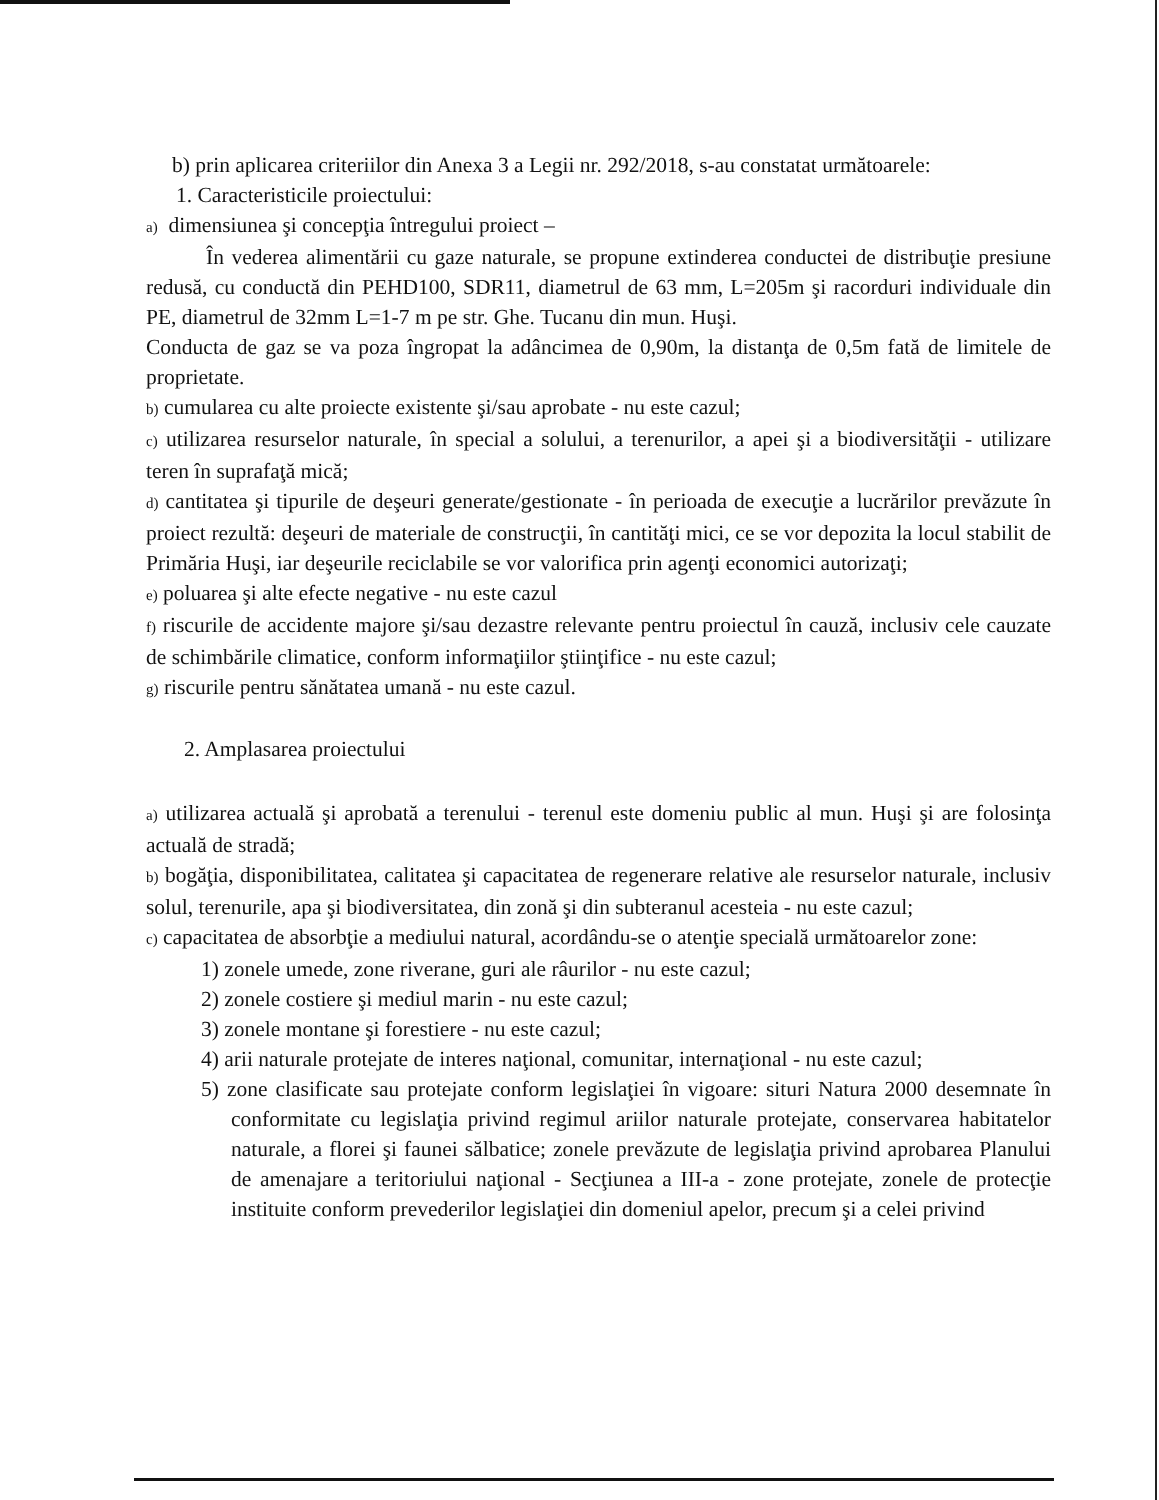b) prin aplicarea criteriilor din Anexa 3 a Legii nr. 292/2018, s-au constatat următoarele:
1. Caracteristicile proiectului:
a) dimensiunea şi concepţia întregului proiect –
În vederea alimentării cu gaze naturale, se propune extinderea conductei de distribuţie presiune redusă, cu conductă din PEHD100, SDR11, diametrul de 63 mm, L=205m şi racorduri individuale din PE, diametrul de 32mm L=1-7 m pe str. Ghe. Tucanu din mun. Huşi.
Conducta de gaz se va poza îngropat la adâncimea de 0,90m, la distanţa de 0,5m fată de limitele de proprietate.
b) cumularea cu alte proiecte existente şi/sau aprobate - nu este cazul;
c) utilizarea resurselor naturale, în special a solului, a terenurilor, a apei şi a biodiversităţii - utilizare teren în suprafaţă mică;
d) cantitatea şi tipurile de deşeuri generate/gestionate - în perioada de execuţie a lucrărilor prevăzute în proiect rezultă: deşeuri de materiale de construcţii, în cantităţi mici, ce se vor depozita la locul stabilit de Primăria Huşi, iar deşeurile reciclabile se vor valorifica prin agenţi economici autorizaţi;
e) poluarea şi alte efecte negative - nu este cazul
f) riscurile de accidente majore şi/sau dezastre relevante pentru proiectul în cauză, inclusiv cele cauzate de schimbările climatice, conform informaţiilor ştiinţifice - nu este cazul;
g) riscurile pentru sănătatea umană - nu este cazul.
2. Amplasarea proiectului
a) utilizarea actuală şi aprobată a terenului - terenul este domeniu public al mun. Huşi şi are folosinţa actuală de stradă;
b) bogăţia, disponibilitatea, calitatea şi capacitatea de regenerare relative ale resurselor naturale, inclusiv solul, terenurile, apa şi biodiversitatea, din zonă şi din subteranul acesteia - nu este cazul;
c) capacitatea de absorbţie a mediului natural, acordându-se o atenţie specială următoarelor zone:
1) zonele umede, zone riverane, guri ale râurilor - nu este cazul;
2) zonele costiere şi mediul marin - nu este cazul;
3) zonele montane şi forestiere - nu este cazul;
4) arii naturale protejate de interes naţional, comunitar, internaţional - nu este cazul;
5) zone clasificate sau protejate conform legislaţiei în vigoare: situri Natura 2000 desemnate în conformitate cu legislaţia privind regimul ariilor naturale protejate, conservarea habitatelor naturale, a florei şi faunei sălbatice; zonele prevăzute de legislaţia privind aprobarea Planului de amenajare a teritoriului naţional - Secţiunea a III-a - zone protejate, zonele de protecţie instituite conform prevederilor legislaţiei din domeniul apelor, precum şi a celei privind